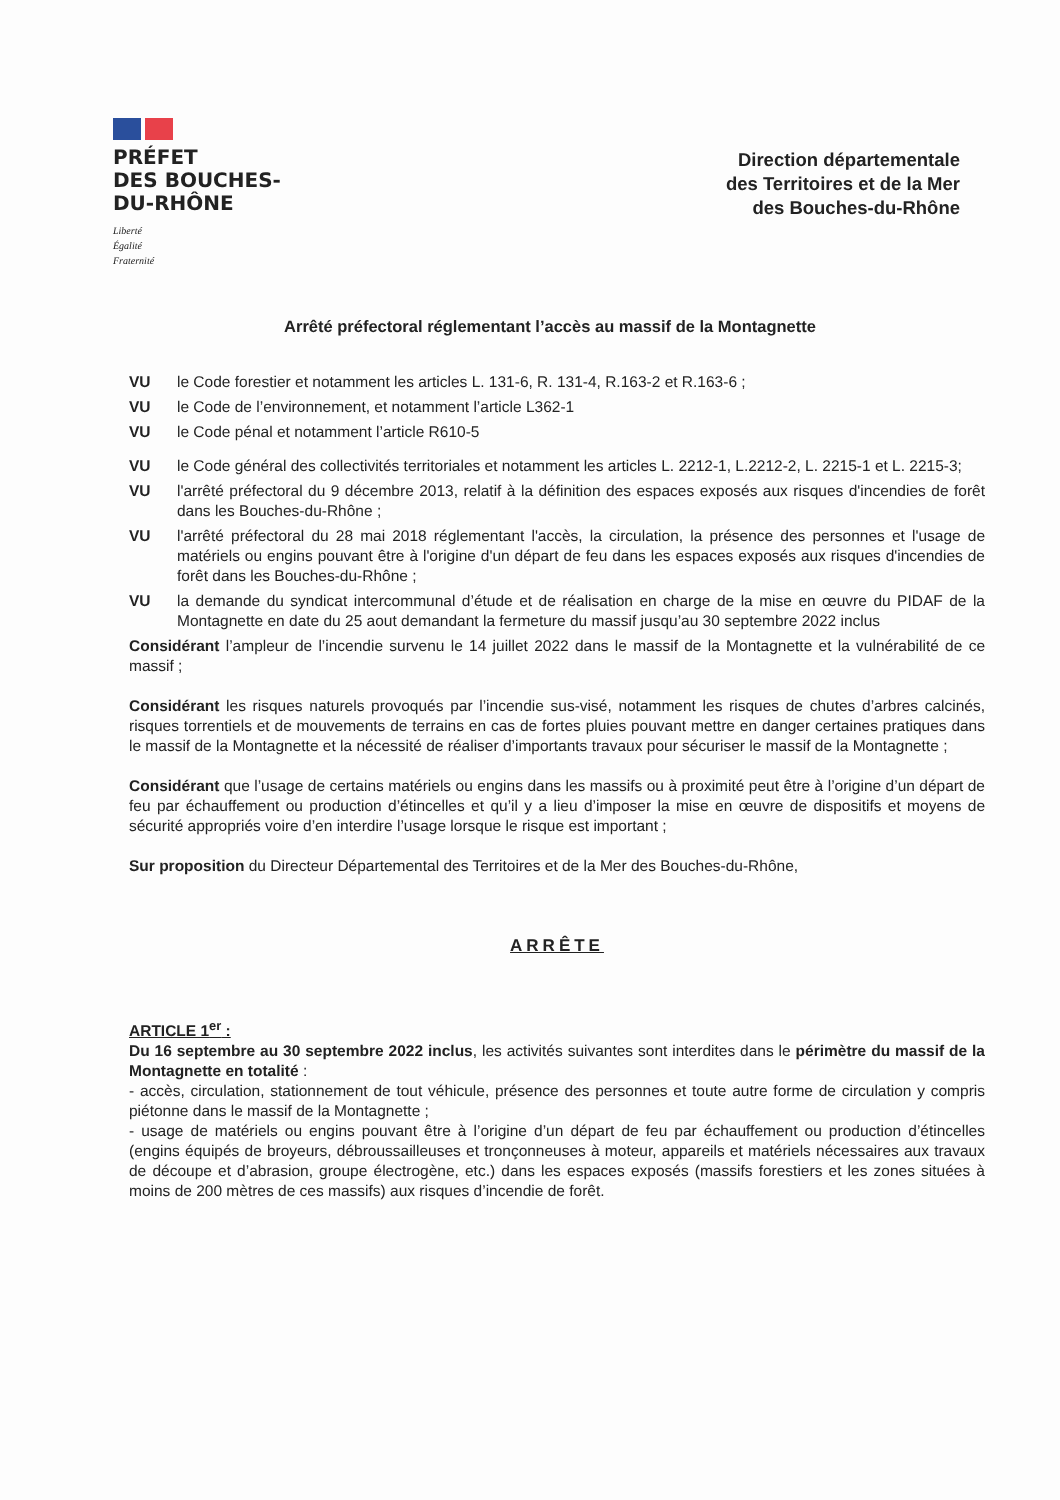PRÉFET
DES BOUCHES-
DU-RHÔNE
Liberté
Égalité
Fraternité
Direction départementale
des Territoires et de la Mer
des Bouches-du-Rhône
Arrêté préfectoral réglementant l’accès au massif de la Montagnette
VU le Code forestier et notamment les articles L. 131-6, R. 131-4, R.163-2 et R.163-6 ;
VU le Code de l’environnement, et notamment l’article L362-1
VU le Code pénal et notamment l’article R610-5
VU le Code général des collectivités territoriales et notamment les articles L. 2212-1, L.2212-2, L. 2215-1 et L. 2215-3;
VU l'arrêté préfectoral du 9 décembre 2013, relatif à la définition des espaces exposés aux risques d'incendies de forêt dans les Bouches-du-Rhône ;
VU l'arrêté préfectoral du 28 mai 2018 réglementant l'accès, la circulation, la présence des personnes et l'usage de matériels ou engins pouvant être à l'origine d'un départ de feu dans les espaces exposés aux risques d'incendies de forêt dans les Bouches-du-Rhône ;
VU la demande du syndicat intercommunal d’étude et de réalisation en charge de la mise en œuvre du PIDAF de la Montagnette en date du 25 aout demandant la fermeture du massif jusqu’au 30 septembre 2022 inclus
Considérant l’ampleur de l’incendie survenu le 14 juillet 2022 dans le massif de la Montagnette et la vulnérabilité de ce massif ;
Considérant les risques naturels provoqués par l’incendie sus-visé, notamment les risques de chutes d’arbres calcinés, risques torrentiels et de mouvements de terrains en cas de fortes pluies pouvant mettre en danger certaines pratiques dans le massif de la Montagnette et la nécessité de réaliser d’importants travaux pour sécuriser le massif de la Montagnette ;
Considérant que l’usage de certains matériels ou engins dans les massifs ou à proximité peut être à l’origine d’un départ de feu par échauffement ou production d’étincelles et qu’il y a lieu d’imposer la mise en œuvre de dispositifs et moyens de sécurité appropriés voire d’en interdire l’usage lorsque le risque est important ;
Sur proposition du Directeur Départemental des Territoires et de la Mer des Bouches-du-Rhône,
ARRÊTE
ARTICLE 1<sup>er</sup> :
Du 16 septembre au 30 septembre 2022 inclus, les activités suivantes sont interdites dans le périmètre du massif de la Montagnette en totalité :
- accès, circulation, stationnement de tout véhicule, présence des personnes et toute autre forme de circulation y compris piétonne dans le massif de la Montagnette ;
- usage de matériels ou engins pouvant être à l’origine d’un départ de feu par échauffement ou production d’étincelles (engins équipés de broyeurs, débroussailleuses et tronçonneuses à moteur, appareils et matériels nécessaires aux travaux de découpe et d’abrasion, groupe électrogène, etc.) dans les espaces exposés (massifs forestiers et les zones situées à moins de 200 mètres de ces massifs) aux risques d’incendie de forêt.